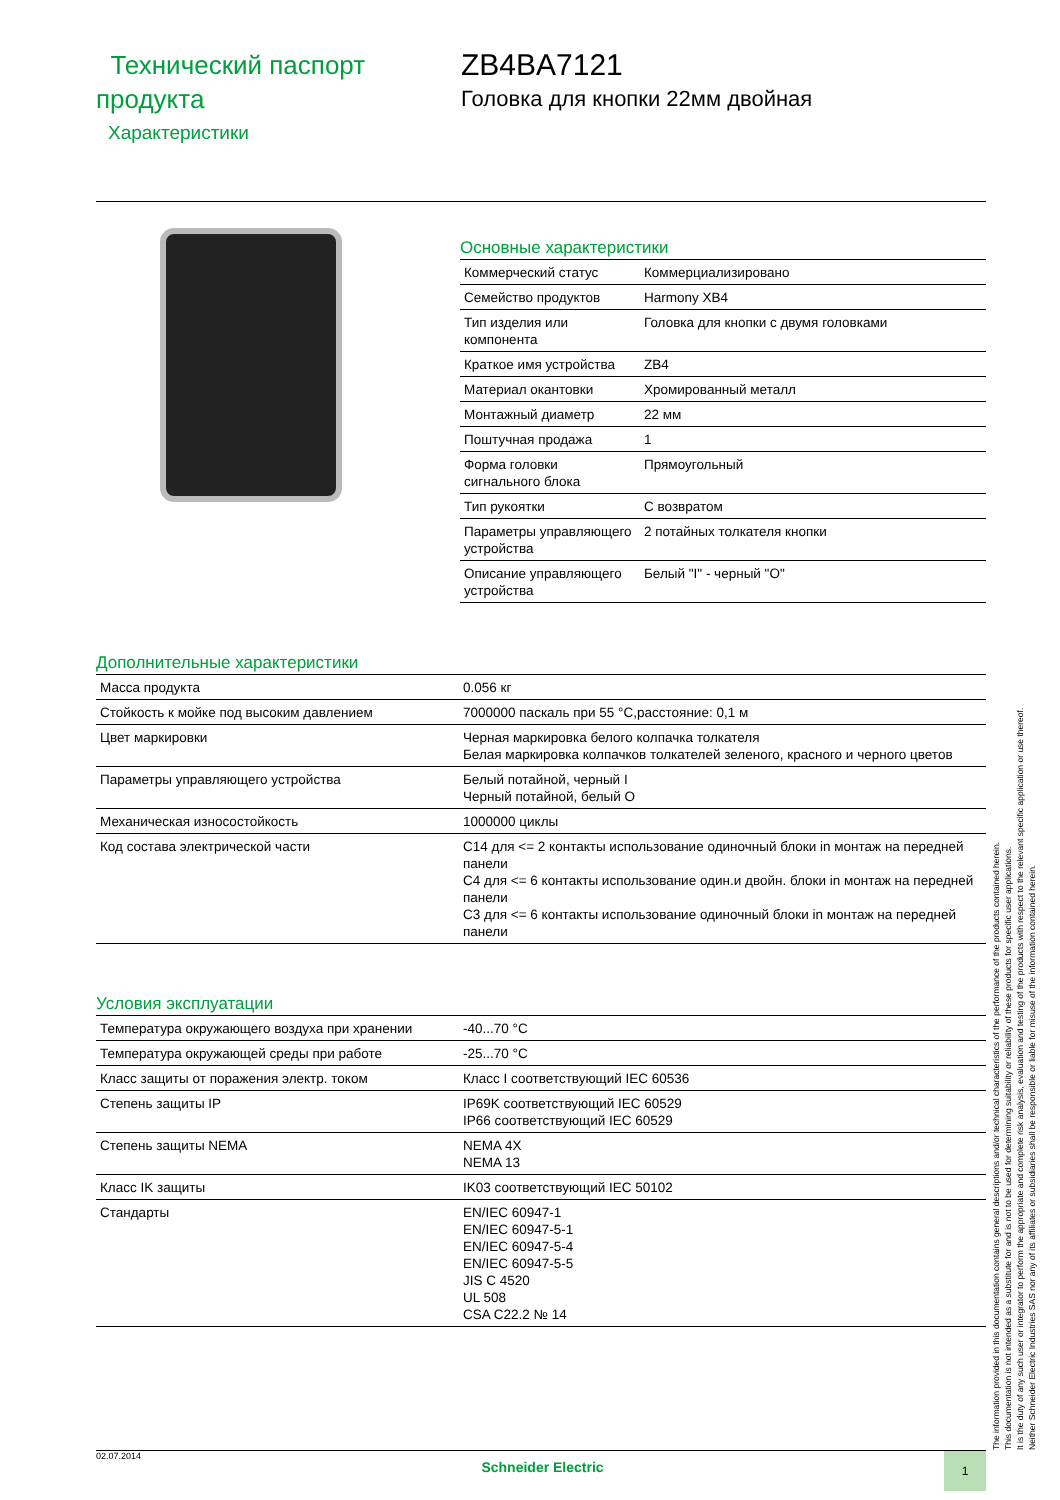Технический паспорт продукта
Характеристики
ZB4BA7121
Головка для кнопки 22мм двойная
Основные характеристики
| Коммерческий статус | Коммерциализировано |
| Семейство продуктов | Harmony XB4 |
| Тип изделия или компонента | Головка для кнопки с двумя головками |
| Краткое имя устройства | ZB4 |
| Материал окантовки | Хромированный металл |
| Монтажный диаметр | 22 мм |
| Поштучная продажа | 1 |
| Форма головки сигнального блока | Прямоугольный |
| Тип рукоятки | С возвратом |
| Параметры управляющего устройства | 2 потайных толкателя кнопки |
| Описание управляющего устройства | Белый "I" - черный "O" |
Дополнительные характеристики
| Масса продукта | 0.056 кг |
| Стойкость к мойке под высоким давлением | 7000000 паскаль при 55 °C,расстояние: 0,1 м |
| Цвет маркировки | Черная маркировка белого колпачка толкателя Белая маркировка колпачков толкателей зеленого, красного и черного цветов |
| Параметры управляющего устройства | Белый потайной, черный I Черный потайной, белый O |
| Механическая износостойкость | 1000000 циклы |
| Код состава электрической части | C14 для <= 2 контакты использование одиночный блоки in монтаж на передней панели C4 для <= 6 контакты использование один.и двойн. блоки in монтаж на передней панели C3 для <= 6 контакты использование одиночный блоки in монтаж на передней панели |
Условия эксплуатации
| Температура окружающего воздуха при хранении | -40...70 °C |
| Температура окружающей среды при работе | -25...70 °C |
| Класс защиты от поражения электр. током | Класс I соответствующий IEC 60536 |
| Степень защиты IP | IP69K соответствующий IEC 60529 IP66 соответствующий IEC 60529 |
| Степень защиты NEMA | NEMA 4X NEMA 13 |
| Класс IK защиты | IK03 соответствующий IEC 50102 |
| Стандарты | EN/IEC 60947-1 EN/IEC 60947-5-1 EN/IEC 60947-5-4 EN/IEC 60947-5-5 JIS C 4520 UL 508 CSA C22.2 № 14 |
The information provided in this documentation contains general descriptions and/or technical characteristics of the performance of the products contained herein.
This documentation is not intended as a substitute for and is not to be used for determining suitability or reliability of these products for specific user applications.
It is the duty of any such user or integrator to perform the appropriate and complete risk analysis, evaluation and testing of the products with respect to the relevant specific application or use thereof.
Neither Schneider Electric Industries SAS nor any of its affiliates or subsidiaries shall be responsible or liable for misuse of the information contained herein.
02.07.2014
Schneider Electric
1